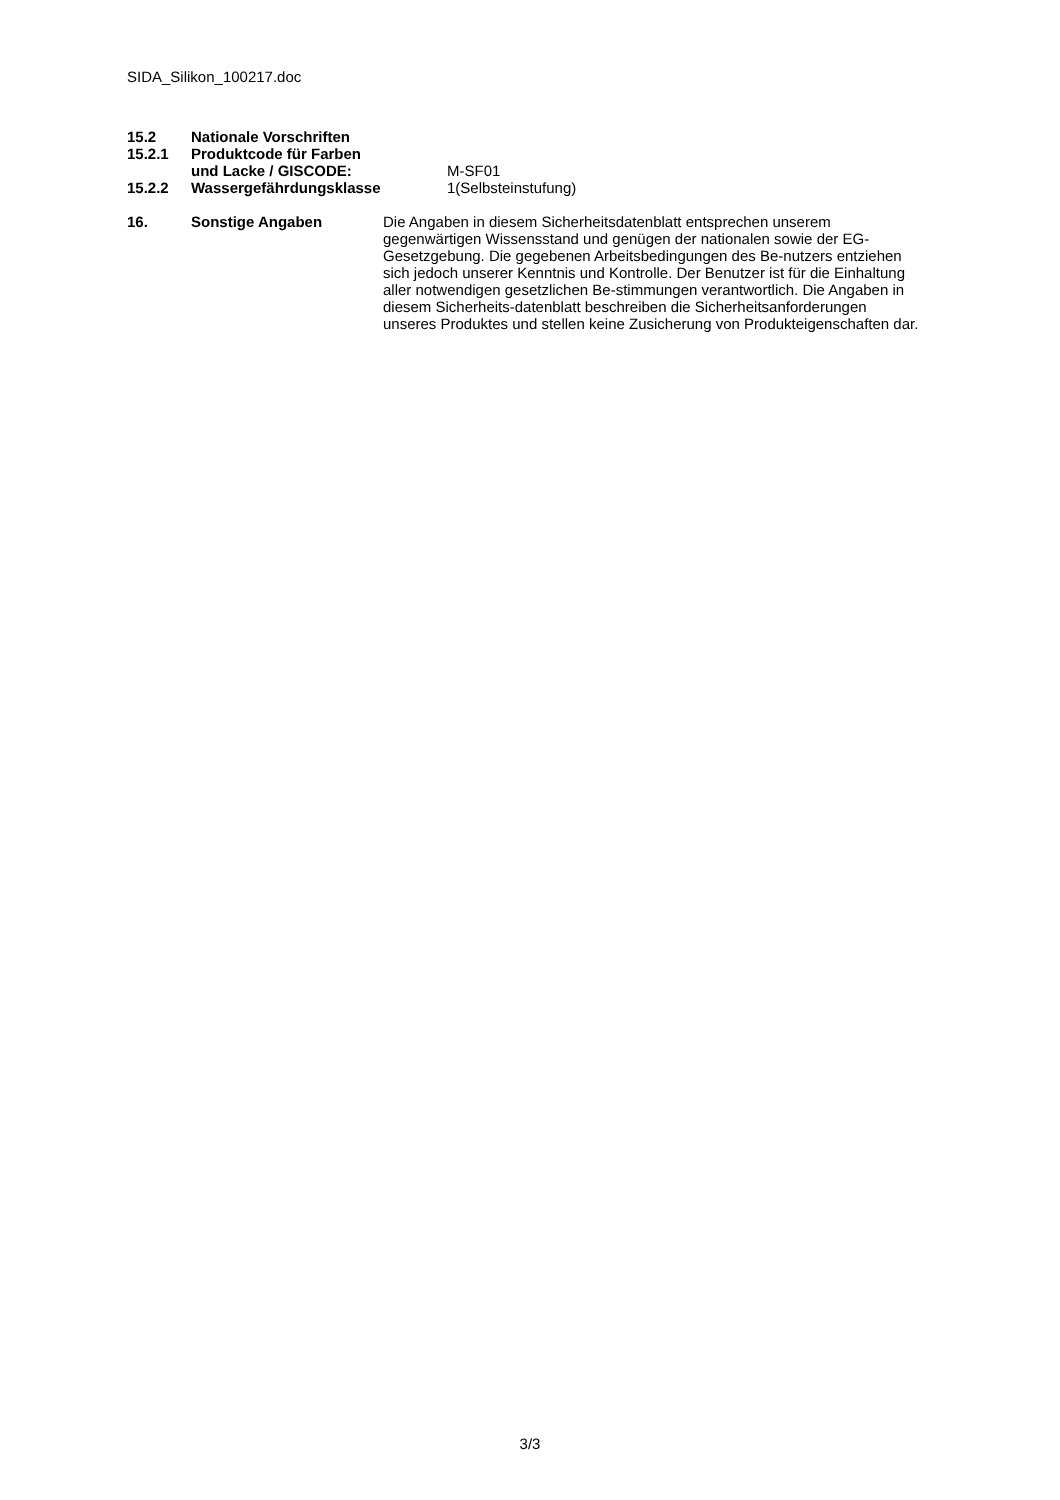SIDA_Silikon_100217.doc
15.2 Nationale Vorschriften
15.2.1 Produktcode für Farben
und Lacke / GISCODE: M-SF01
15.2.2 Wassergefährdungsklasse 1(Selbsteinstufung)
16. Sonstige Angaben Die Angaben in diesem Sicherheitsdatenblatt entsprechen unserem gegenwärtigen Wissensstand und genügen der nationalen sowie der EG-Gesetzgebung. Die gegebenen Arbeitsbedingungen des Be-nutzers entziehen sich jedoch unserer Kenntnis und Kontrolle. Der Benutzer ist für die Einhaltung aller notwendigen gesetzlichen Be-stimmungen verantwortlich. Die Angaben in diesem Sicherheits-datenblatt beschreiben die Sicherheitsanforderungen unseres Produktes und stellen keine Zusicherung von Produkteigenschaften dar.
3/3